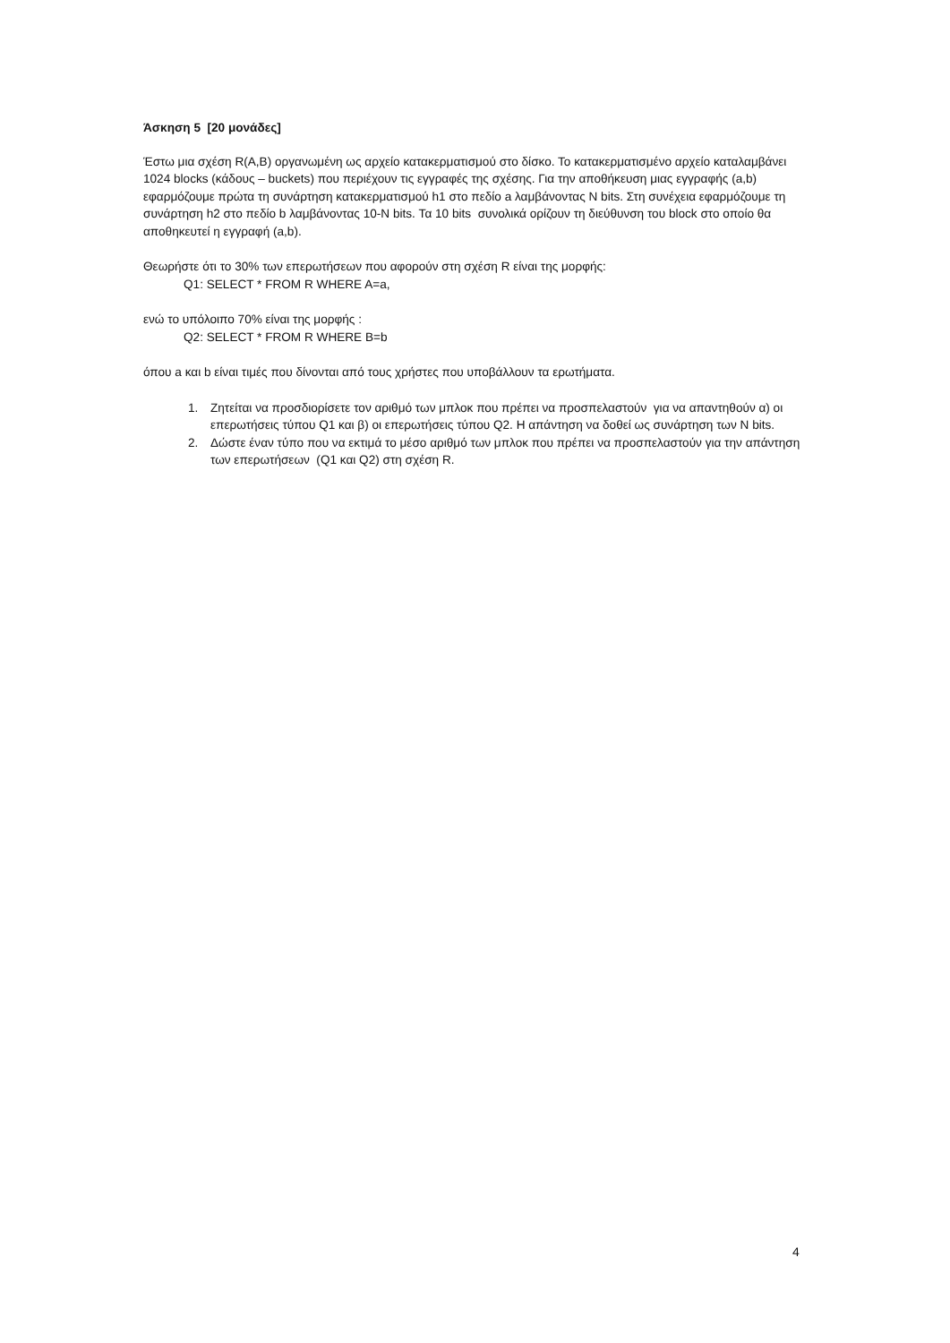Άσκηση 5 [20 μονάδες]
Έστω μια σχέση R(A,B) οργανωμένη ως αρχείο κατακερματισμού στο δίσκο. Το κατακερματισμένο αρχείο καταλαμβάνει 1024 blocks (κάδους – buckets) που περιέχουν τις εγγραφές της σχέσης. Για την αποθήκευση μιας εγγραφής (a,b) εφαρμόζουμε πρώτα τη συνάρτηση κατακερματισμού h1 στο πεδίο a λαμβάνοντας N bits. Στη συνέχεια εφαρμόζουμε τη συνάρτηση h2 στο πεδίο b λαμβάνοντας 10-N bits. Τα 10 bits συνολικά ορίζουν τη διεύθυνση του block στο οποίο θα αποθηκευτεί η εγγραφή (a,b).
Θεωρήστε ότι το 30% των επερωτήσεων που αφορούν στη σχέση R είναι της μορφής:
Q1: SELECT * FROM R WHERE A=a,
ενώ το υπόλοιπο 70% είναι της μορφής :
Q2: SELECT * FROM R WHERE B=b
όπου a και b είναι τιμές που δίνονται από τους χρήστες που υποβάλλουν τα ερωτήματα.
1. Ζητείται να προσδιορίσετε τον αριθμό των μπλοκ που πρέπει να προσπελαστούν για να απαντηθούν α) οι επερωτήσεις τύπου Q1 και β) οι επερωτήσεις τύπου Q2. Η απάντηση να δοθεί ως συνάρτηση των N bits.
2. Δώστε έναν τύπο που να εκτιμά το μέσο αριθμό των μπλοκ που πρέπει να προσπελαστούν για την απάντηση των επερωτήσεων (Q1 και Q2) στη σχέση R.
4